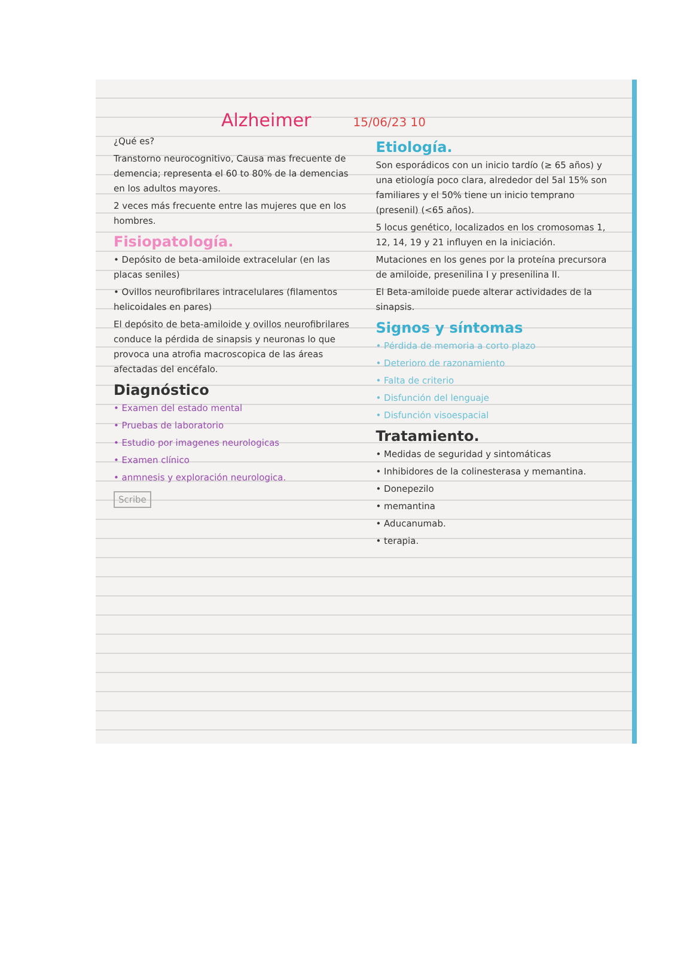Alzheimer
15/06/23 10
¿Qué es?
Transtorno neurocognitivo, Causa mas frecuente de demencia; representa el 60 to 80% de la demencias en los adultos mayores.
2 veces más frecuente entre las mujeres que en los hombres.
Fisiopatología.
• Depósito de beta-amiloide extracelular (en las placas seniles)
• Ovillos neurofibrilares intracelulares (filamentos helicoidales en pares)
El depósito de beta-amiloide y ovillos neurofibrilares conduce la pérdida de sinapsis y neuronas lo que provoca una atrofia macroscopica de las áreas afectadas del encéfalo.
Diagnóstico
• Examen del estado mental
• Pruebas de laboratorio
• Estudio por imagenes neurologicas
• Examen clínico
• anmnesis y exploración neurologica.
Scribe
Etiología.
Son esporádicos con un inicio tardío (≥ 65 años) y una etiología poco clara, alrededor del 5al 15% son familiares y el 50% tiene un inicio temprano (presenil) (<65 años).
5 locus genético, localizados en los cromosomas 1, 12, 14, 19 y 21 influyen en la iniciación.
Mutaciones en los genes por la proteína precursora de amiloide, presenilina I y presenilina II.
El Beta-amiloide puede alterar actividades de la sinapsis.
Signos y síntomas
• Pérdida de memoria a corto plazo
• Deterioro de razonamiento
• Falta de criterio
• Disfunción del lenguaje
• Disfunción visoespacial
Tratamiento.
• Medidas de seguridad y sintomáticas
• Inhibidores de la colinesterasa y memantina.
• Donepezilo
• memantina
• Aducanumab.
• terapia.